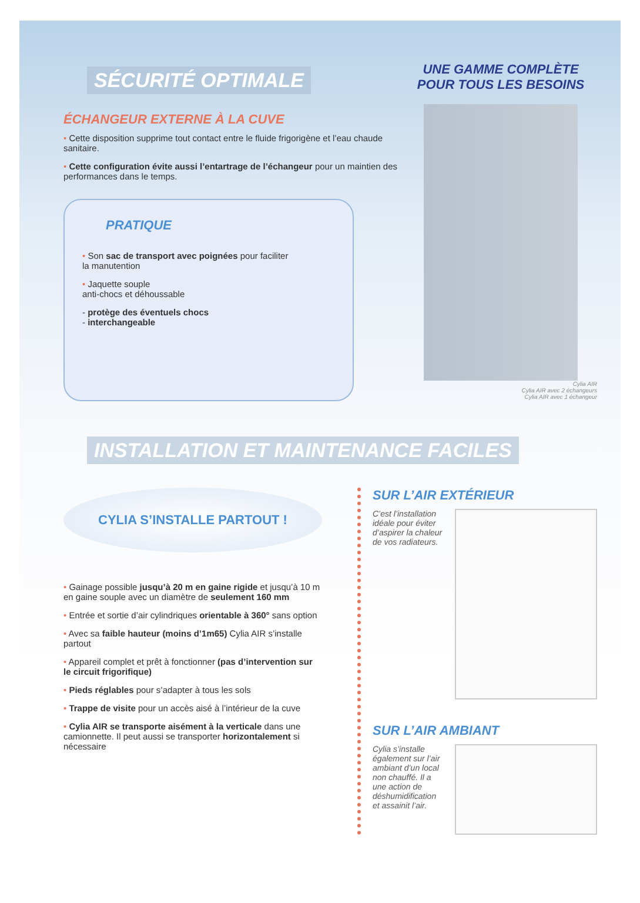SÉCURITÉ OPTIMALE
ÉCHANGEUR EXTERNE À LA CUVE
• Cette disposition supprime tout contact entre le fluide frigorigène et l’eau chaude sanitaire.
• Cette configuration évite aussi l’entartrage de l’échangeur pour un maintien des performances dans le temps.
PRATIQUE
• Son sac de transport avec poignées pour faciliter
la manutention
• Jaquette souple
anti-chocs et déhoussable
- protège des éventuels chocs
- interchangeable
UNE GAMME COMPLÈTE
POUR TOUS LES BESOINS
Cylia AIR
Cylia AIR avec 2 échangeurs
Cylia AIR avec 1 échangeur
INSTALLATION ET MAINTENANCE FACILES
CYLIA S’INSTALLE PARTOUT !
• Gainage possible jusqu’à 20 m en gaine rigide et jusqu’à 10 m en gaine souple avec un diamètre de seulement 160 mm
• Entrée et sortie d’air cylindriques orientable à 360° sans option
• Avec sa faible hauteur (moins d’1m65) Cylia AIR s’installe partout
• Appareil complet et prêt à fonctionner (pas d’intervention sur le circuit frigorifique)
• Pieds réglables pour s’adapter à tous les sols
• Trappe de visite pour un accès aisé à l’intérieur de la cuve
• Cylia AIR se transporte aisément à la verticale dans une camionnette. Il peut aussi se transporter horizontalement si nécessaire
SUR L’AIR EXTÉRIEUR
C’est l’installation idéale pour éviter d’aspirer la chaleur de vos radiateurs.
SUR L’AIR AMBIANT
Cylia s’installe également sur l’air ambiant d’un local non chauffé. Il a une action de déshumidification et assainit l’air.